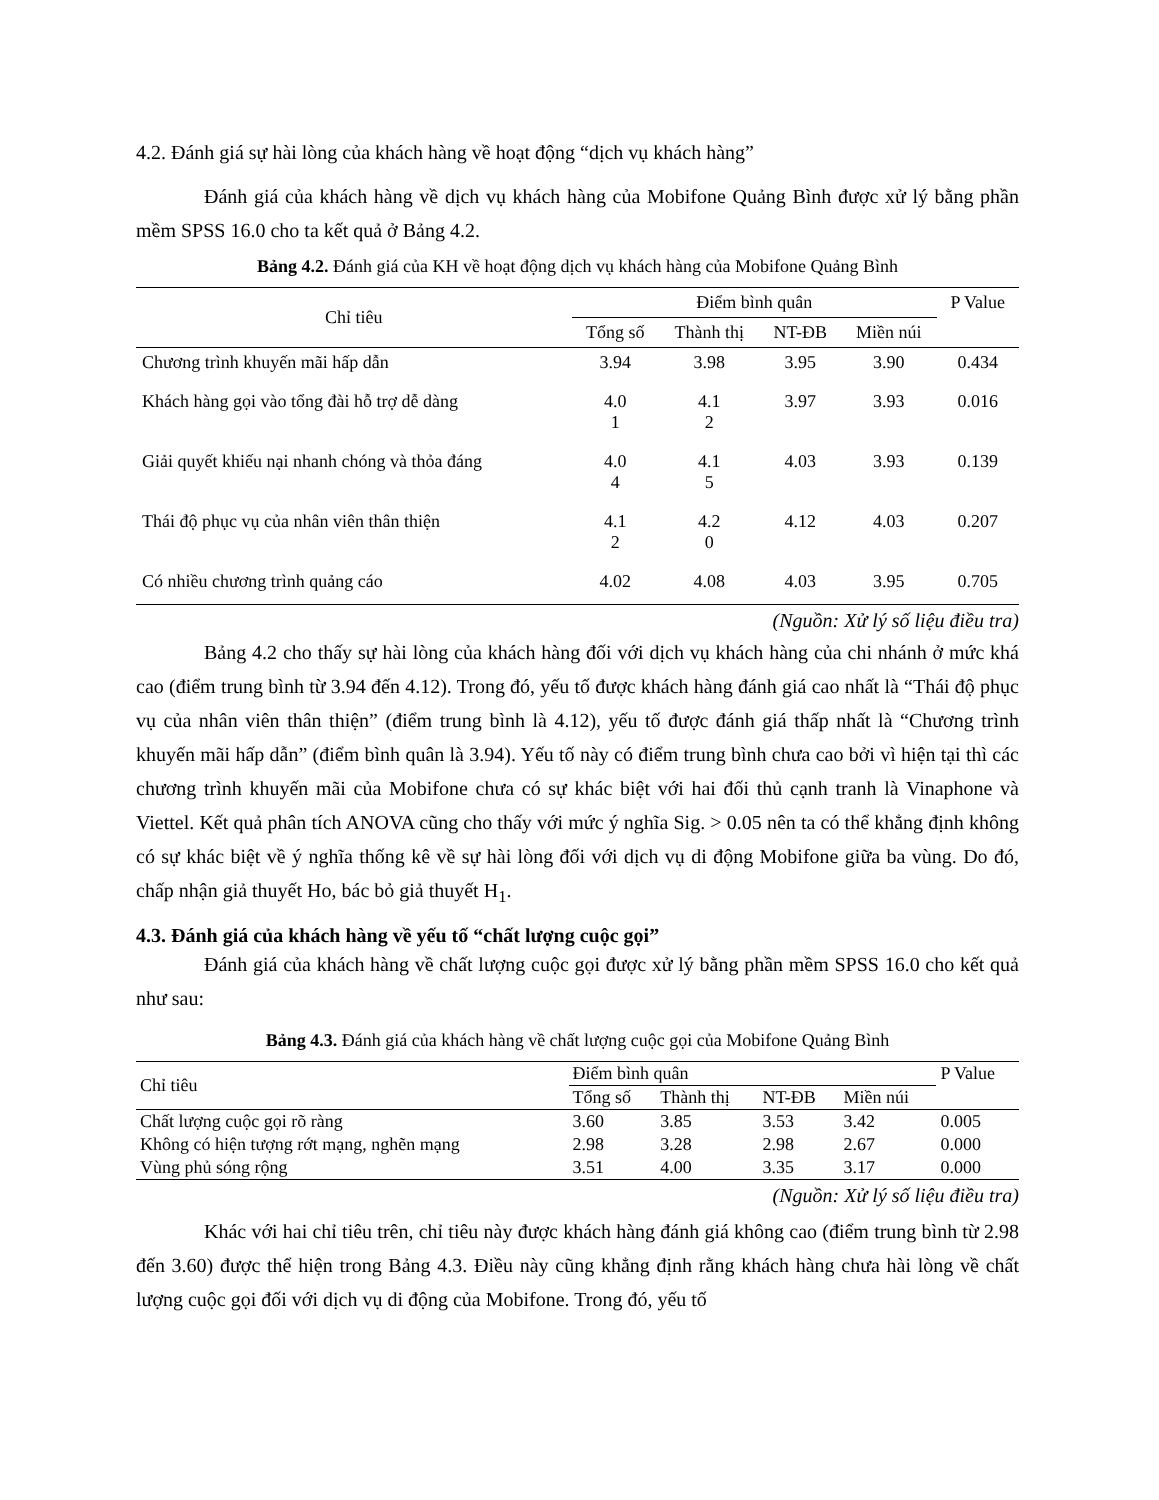4.2. Đánh giá sự hài lòng của khách hàng về hoạt động “dịch vụ khách hàng”
Đánh giá của khách hàng về dịch vụ khách hàng của Mobifone Quảng Bình được xử lý bằng phần mềm SPSS 16.0 cho ta kết quả ở Bảng 4.2.
Bảng 4.2. Đánh giá của KH về hoạt động dịch vụ khách hàng của Mobifone Quảng Bình
| Chỉ tiêu | Điểm bình quân | | | | P Value |
| --- | --- | --- | --- | --- | --- |
| | Tổng số | Thành thị | NT-ĐB | Miền núi | |
| Chương trình khuyến mãi hấp dẫn | 3.94 | 3.98 | 3.95 | 3.90 | 0.434 |
| Khách hàng gọi vào tổng đài hỗ trợ dễ dàng | 4.0 1 | 4.1 2 | 3.97 | 3.93 | 0.016 |
| Giải quyết khiếu nại nhanh chóng và thỏa đáng | 4.0 4 | 4.1 5 | 4.03 | 3.93 | 0.139 |
| Thái độ phục vụ của nhân viên thân thiện | 4.1 2 | 4.2 0 | 4.12 | 4.03 | 0.207 |
| Có nhiều chương trình quảng cáo | 4.02 | 4.08 | 4.03 | 3.95 | 0.705 |
(Nguồn: Xử lý số liệu điều tra)
Bảng 4.2 cho thấy sự hài lòng của khách hàng đối với dịch vụ khách hàng của chi nhánh ở mức khá cao (điểm trung bình từ 3.94 đến 4.12). Trong đó, yếu tố được khách hàng đánh giá cao nhất là “Thái độ phục vụ của nhân viên thân thiện” (điểm trung bình là 4.12), yếu tố được đánh giá thấp nhất là “Chương trình khuyến mãi hấp dẫn” (điểm bình quân là 3.94). Yếu tố này có điểm trung bình chưa cao bởi vì hiện tại thì các chương trình khuyến mãi của Mobifone chưa có sự khác biệt với hai đối thủ cạnh tranh là Vinaphone và Viettel. Kết quả phân tích ANOVA cũng cho thấy với mức ý nghĩa Sig. > 0.05 nên ta có thể khẳng định không có sự khác biệt về ý nghĩa thống kê về sự hài lòng đối với dịch vụ di động Mobifone giữa ba vùng. Do đó, chấp nhận giả thuyết Ho, bác bỏ giả thuyết H<sub>1</sub>.
4.3. Đánh giá của khách hàng về yếu tố “chất lượng cuộc gọi”
Đánh giá của khách hàng về chất lượng cuộc gọi được xử lý bằng phần mềm SPSS 16.0 cho kết quả như sau:
Bảng 4.3. Đánh giá của khách hàng về chất lượng cuộc gọi của Mobifone Quảng Bình
| Chỉ tiêu | Điểm bình quân | | | | P Value |
| --- | --- | --- | --- | --- | --- |
| | Tổng số | Thành thị | NT-ĐB | Miền núi | |
| Chất lượng cuộc gọi rõ ràng | 3.60 | 3.85 | 3.53 | 3.42 | 0.005 |
| Không có hiện tượng rớt mạng, nghẽn mạng | 2.98 | 3.28 | 2.98 | 2.67 | 0.000 |
| Vùng phủ sóng rộng | 3.51 | 4.00 | 3.35 | 3.17 | 0.000 |
(Nguồn: Xử lý số liệu điều tra)
Khác với hai chỉ tiêu trên, chỉ tiêu này được khách hàng đánh giá không cao (điểm trung bình từ 2.98 đến 3.60) được thể hiện trong Bảng 4.3. Điều này cũng khẳng định rằng khách hàng chưa hài lòng về chất lượng cuộc gọi đối với dịch vụ di động của Mobifone. Trong đó, yếu tố